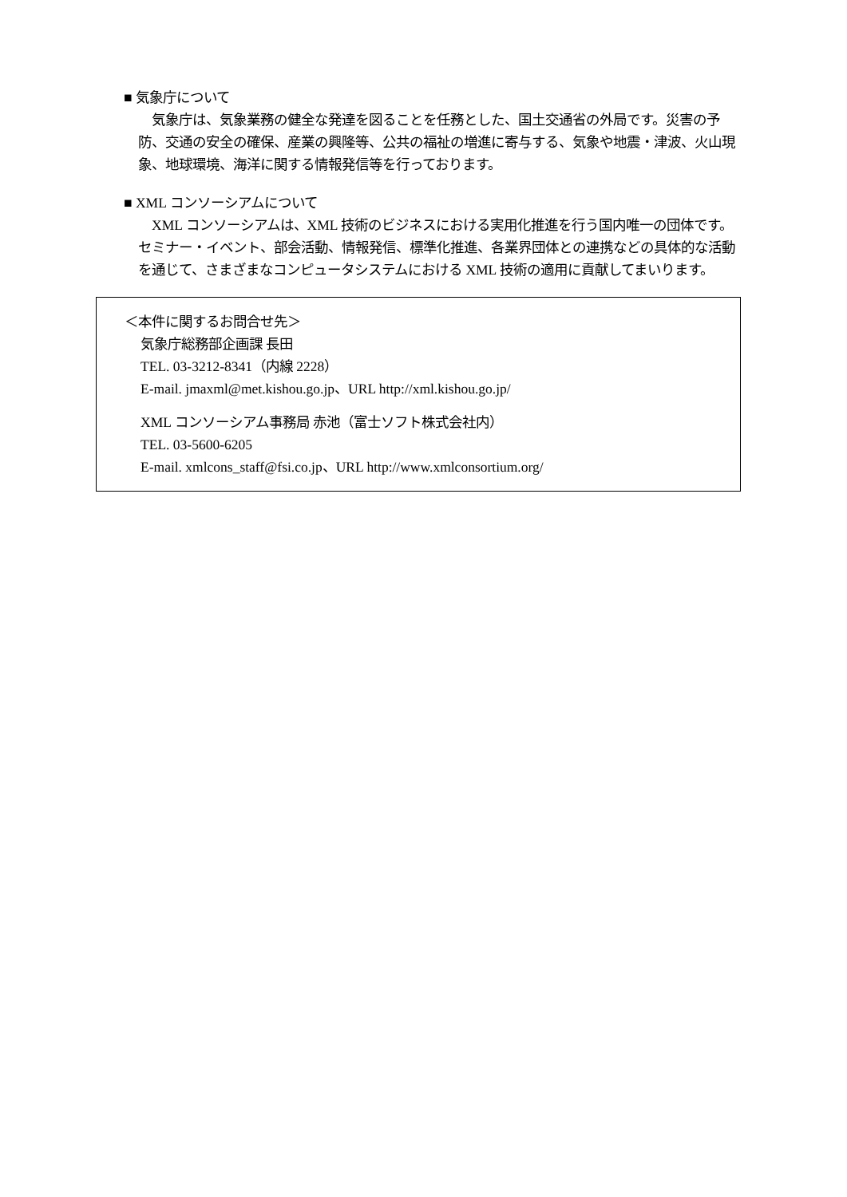■ 気象庁について
　気象庁は、気象業務の健全な発達を図ることを任務とした、国土交通省の外局です。災害の予防、交通の安全の確保、産業の興隆等、公共の福祉の増進に寄与する、気象や地震・津波、火山現象、地球環境、海洋に関する情報発信等を行っております。
■ XML コンソーシアムについて
　XML コンソーシアムは、XML 技術のビジネスにおける実用化推進を行う国内唯一の団体です。セミナー・イベント、部会活動、情報発信、標準化推進、各業界団体との連携などの具体的な活動を通じて、さまざまなコンピュータシステムにおける XML 技術の適用に貢献してまいります。
＜本件に関するお問合せ先＞
気象庁総務部企画課 長田
TEL. 03-3212-8341（内線 2228）
E-mail. jmaxml@met.kishou.go.jp、URL http://xml.kishou.go.jp/
XML コンソーシアム事務局 赤池（富士ソフト株式会社内）
TEL. 03-5600-6205
E-mail. xmlcons_staff@fsi.co.jp、URL http://www.xmlconsortium.org/